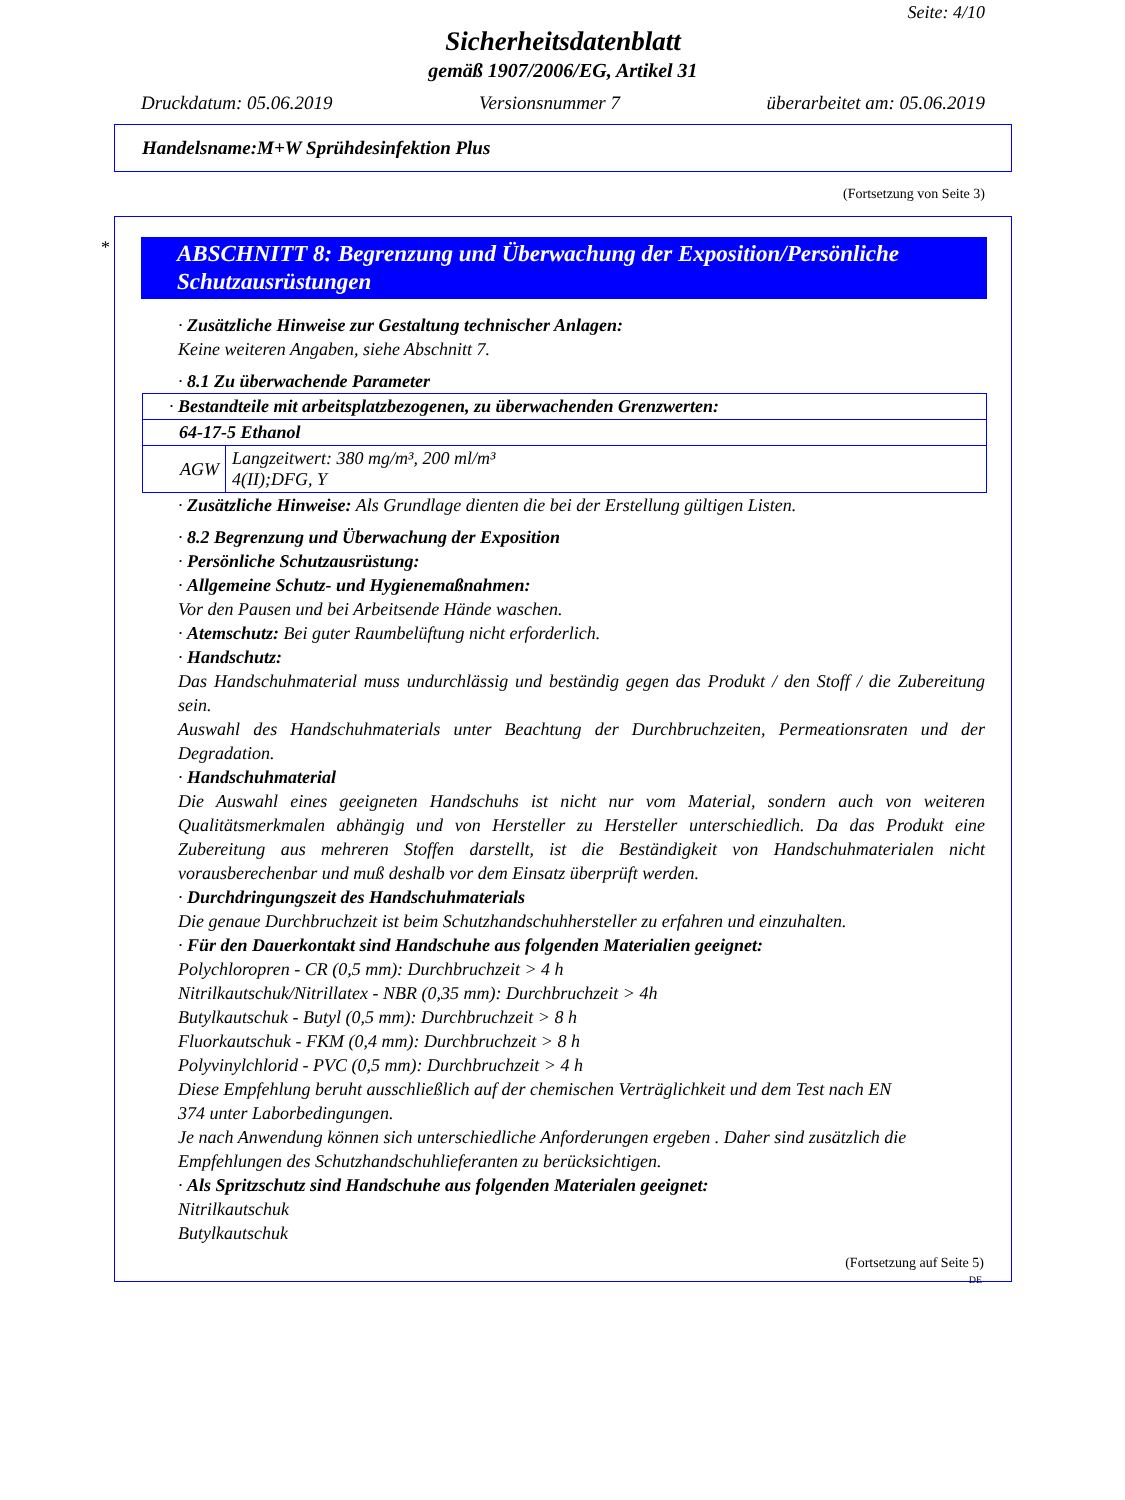Seite: 4/10
Sicherheitsdatenblatt
gemäß 1907/2006/EG, Artikel 31
Druckdatum: 05.06.2019 Versionsnummer 7 überarbeitet am: 05.06.2019
Handelsname:M+W Sprühdesinfektion Plus
(Fortsetzung von Seite 3)
*
ABSCHNITT 8: Begrenzung und Überwachung der Exposition/Persönliche Schutzausrüstungen
· Zusätzliche Hinweise zur Gestaltung technischer Anlagen:
Keine weiteren Angaben, siehe Abschnitt 7.
· 8.1 Zu überwachende Parameter
| · Bestandteile mit arbeitsplatzbezogenen, zu überwachenden Grenzwerten: | |
| 64-17-5 Ethanol | |
| AGW | Langzeitwert: 380 mg/m³, 200 ml/m³ 4(II);DFG, Y |
· Zusätzliche Hinweise: Als Grundlage dienten die bei der Erstellung gültigen Listen.
· 8.2 Begrenzung und Überwachung der Exposition
· Persönliche Schutzausrüstung:
· Allgemeine Schutz- und Hygienemaßnahmen:
Vor den Pausen und bei Arbeitsende Hände waschen.
· Atemschutz: Bei guter Raumbelüftung nicht erforderlich.
· Handschutz:
Das Handschuhmaterial muss undurchlässig und beständig gegen das Produkt / den Stoff / die Zubereitung sein.
Auswahl des Handschuhmaterials unter Beachtung der Durchbruchzeiten, Permeationsraten und der Degradation.
· Handschuhmaterial
Die Auswahl eines geeigneten Handschuhs ist nicht nur vom Material, sondern auch von weiteren Qualitätsmerkmalen abhängig und von Hersteller zu Hersteller unterschiedlich. Da das Produkt eine Zubereitung aus mehreren Stoffen darstellt, ist die Beständigkeit von Handschuhmaterialen nicht vorausberechenbar und muß deshalb vor dem Einsatz überprüft werden.
· Durchdringungszeit des Handschuhmaterials
Die genaue Durchbruchzeit ist beim Schutzhandschuhhersteller zu erfahren und einzuhalten.
· Für den Dauerkontakt sind Handschuhe aus folgenden Materialien geeignet:
Polychloropren - CR (0,5 mm): Durchbruchzeit > 4 h
Nitrilkautschuk/Nitrillatex - NBR (0,35 mm): Durchbruchzeit > 4h
Butylkautschuk - Butyl (0,5 mm): Durchbruchzeit > 8 h
Fluorkautschuk - FKM (0,4 mm): Durchbruchzeit > 8 h
Polyvinylchlorid - PVC (0,5 mm): Durchbruchzeit > 4 h
Diese Empfehlung beruht ausschließlich auf der chemischen Verträglichkeit und dem Test nach EN
374 unter Laborbedingungen.
Je nach Anwendung können sich unterschiedliche Anforderungen ergeben . Daher sind zusätzlich die
Empfehlungen des Schutzhandschuhlieferanten zu berücksichtigen.
· Als Spritzschutz sind Handschuhe aus folgenden Materialen geeignet:
Nitrilkautschuk
Butylkautschuk
(Fortsetzung auf Seite 5)
DE